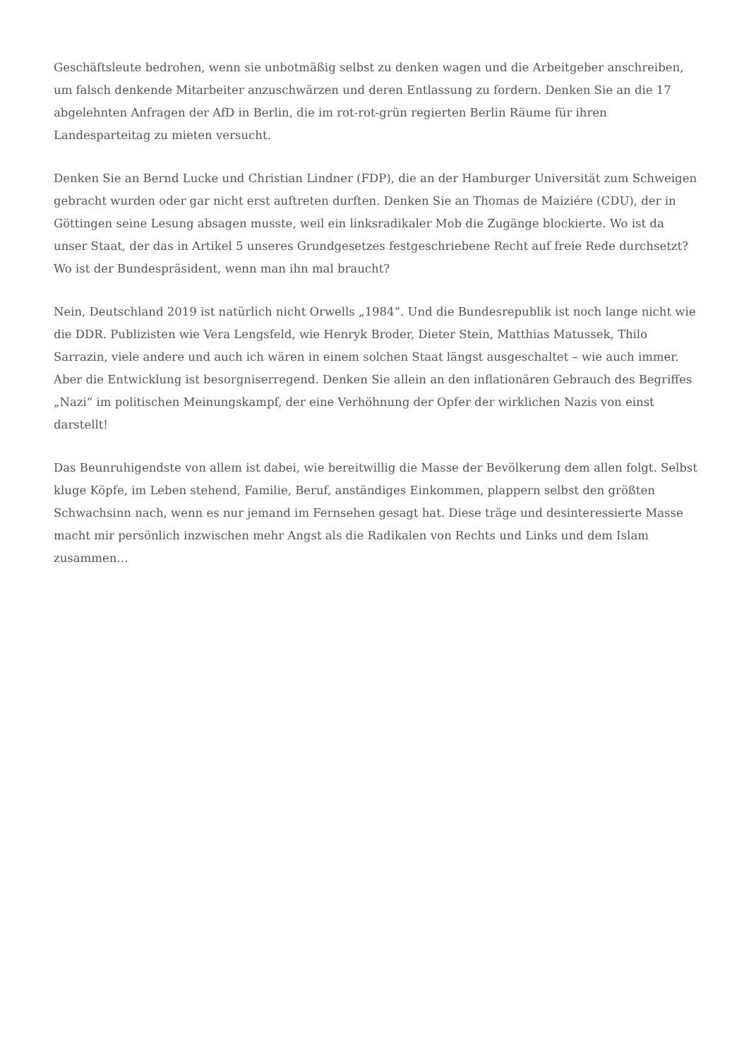Geschäftsleute bedrohen, wenn sie unbotmäßig selbst zu denken wagen und die Arbeitgeber anschreiben, um falsch denkende Mitarbeiter anzuschwärzen und deren Entlassung zu fordern. Denken Sie an die 17 abgelehnten Anfragen der AfD in Berlin, die im rot-rot-grün regierten Berlin Räume für ihren Landesparteitag zu mieten versucht.
Denken Sie an Bernd Lucke und Christian Lindner (FDP), die an der Hamburger Universität zum Schweigen gebracht wurden oder gar nicht erst auftreten durften. Denken Sie an Thomas de Maiziére (CDU), der in Göttingen seine Lesung absagen musste, weil ein linksradikaler Mob die Zugänge blockierte. Wo ist da unser Staat, der das in Artikel 5 unseres Grundgesetzes festgeschriebene Recht auf freie Rede durchsetzt? Wo ist der Bundespräsident, wenn man ihn mal braucht?
Nein, Deutschland 2019 ist natürlich nicht Orwells „1984“. Und die Bundesrepublik ist noch lange nicht wie die DDR. Publizisten wie Vera Lengsfeld, wie Henryk Broder, Dieter Stein, Matthias Matussek, Thilo Sarrazin, viele andere und auch ich wären in einem solchen Staat längst ausgeschaltet – wie auch immer. Aber die Entwicklung ist besorgniserregend. Denken Sie allein an den inflationären Gebrauch des Begriffes „Nazi“ im politischen Meinungskampf, der eine Verhöhnung der Opfer der wirklichen Nazis von einst darstellt!
Das Beunruhigendste von allem ist dabei, wie bereitwillig die Masse der Bevölkerung dem allen folgt. Selbst kluge Köpfe, im Leben stehend, Familie, Beruf, anständiges Einkommen, plappern selbst den größten Schwachsinn nach, wenn es nur jemand im Fernsehen gesagt hat. Diese träge und desinteressierte Masse macht mir persönlich inzwischen mehr Angst als die Radikalen von Rechts und Links und dem Islam zusammen…